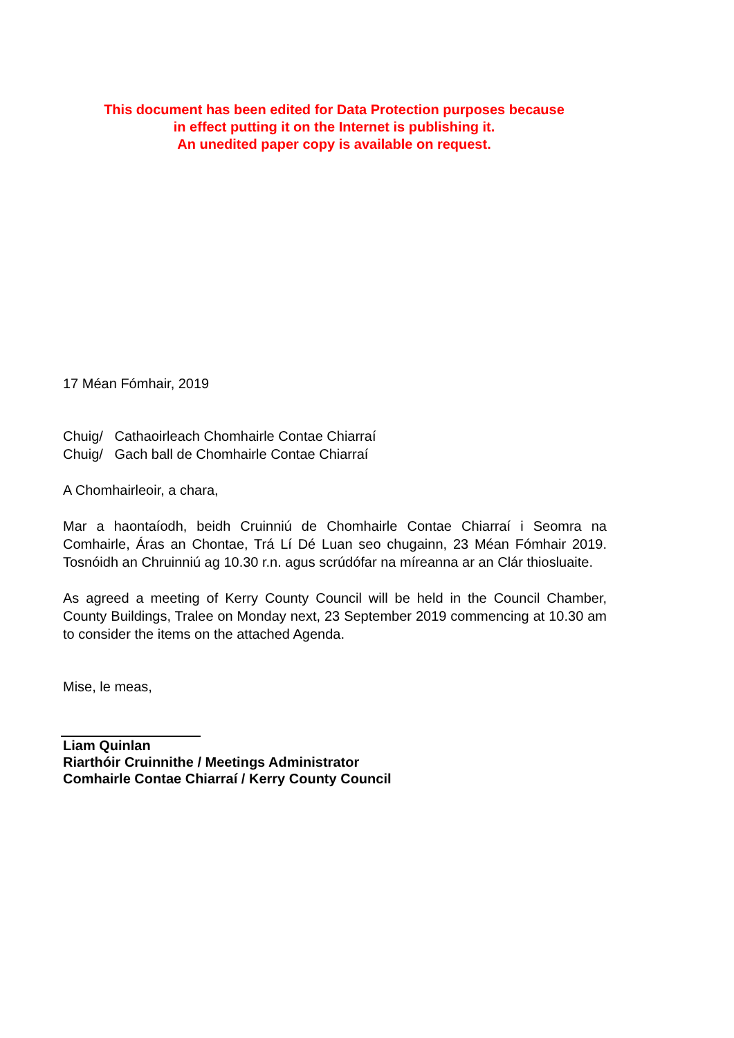This document has been edited for Data Protection purposes because
in effect putting it on the Internet is publishing it.
An unedited paper copy is available on request.
17 Méan Fómhair, 2019
Chuig/ Cathaoirleach Chomhairle Contae Chiarraí
Chuig/ Gach ball de Chomhairle Contae Chiarraí
A Chomhairleoir, a chara,
Mar a haontaíodh, beidh Cruinniú de Chomhairle Contae Chiarraí i Seomra na Comhairle, Áras an Chontae, Trá Lí Dé Luan seo chugainn, 23 Méan Fómhair 2019. Tosnóidh an Chruinniú ag 10.30 r.n. agus scrúdófar na míreanna ar an Clár thiosluaite.
As agreed a meeting of Kerry County Council will be held in the Council Chamber, County Buildings, Tralee on Monday next, 23 September 2019 commencing at 10.30 am to consider the items on the attached Agenda.
Mise, le meas,
Liam Quinlan
Riarthóir Cruinnithe / Meetings Administrator
Comhairle Contae Chiarraí / Kerry County Council